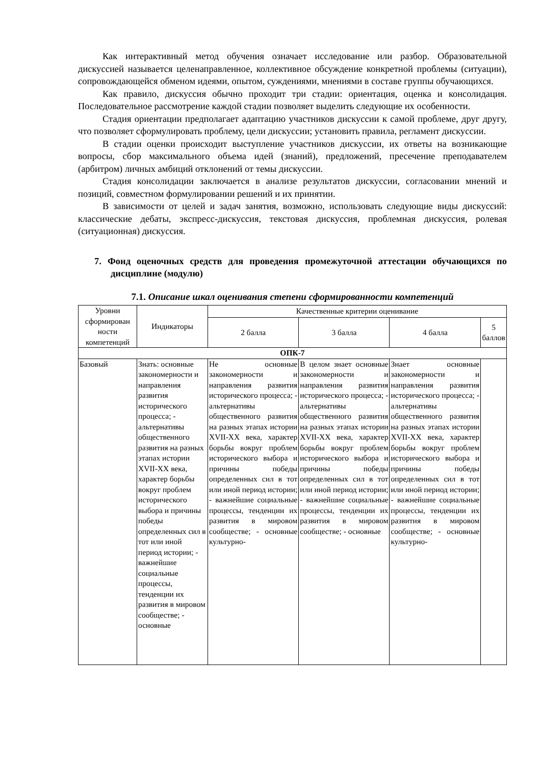Как интерактивный метод обучения означает исследование или разбор. Образовательной дискуссией называется целенаправленное, коллективное обсуждение конкретной проблемы (ситуации), сопровождающейся обменом идеями, опытом, суждениями, мнениями в составе группы обучающихся.
Как правило, дискуссия обычно проходит три стадии: ориентация, оценка и консолидация. Последовательное рассмотрение каждой стадии позволяет выделить следующие их особенности.
Стадия ориентации предполагает адаптацию участников дискуссии к самой проблеме, друг другу, что позволяет сформулировать проблему, цели дискуссии; установить правила, регламент дискуссии.
В стадии оценки происходит выступление участников дискуссии, их ответы на возникающие вопросы, сбор максимального объема идей (знаний), предложений, пресечение преподавателем (арбитром) личных амбиций отклонений от темы дискуссии.
Стадия консолидации заключается в анализе результатов дискуссии, согласовании мнений и позиций, совместном формулировании решений и их принятии.
В зависимости от целей и задач занятия, возможно, использовать следующие виды дискуссий: классические дебаты, экспресс-дискуссия, текстовая дискуссия, проблемная дискуссия, ролевая (ситуационная) дискуссия.
7. Фонд оценочных средств для проведения промежуточной аттестации обучающихся по дисциплине (модулю)
7.1. Описание шкал оценивания степени сформированности компетенций
| Уровни сформирован ности компетенций | Индикаторы | Качественные критерии оценивание | | | |
| --- | --- | --- | --- | --- | --- |
| | | 2 балла | 3 балла | 4 балла | 5 баллов |
| ОПК-7 | | | | | |
| Базовый | Знать: основные закономерности и направления развития исторического процесса; - альтернативы общественного развития на разных этапах истории XVII-XX века, характер борьбы вокруг проблем исторического выбора и причины победы определенных сил в тот или иной период истории; - важнейшие социальные процессы, тенденции их развития в мировом сообществе; - основные | Не основные закономерности и направления развития исторического процесса; - альтернативы общественного развития на разных этапах истории XVII-XX века, характер борьбы вокруг проблем исторического выбора и причины победы определенных сил в тот или иной период истории; - важнейшие социальные процессы, тенденции их развития в мировом сообществе; - основные культурно- | В целом знает основные закономерности и направления развития исторического процесса; - альтернативы общественного развития на разных этапах истории XVII-XX века, характер борьбы вокруг проблем исторического выбора и причины победы определенных сил в тот или иной период истории; - важнейшие социальные процессы, тенденции их развития в мировом сообществе; - основные | Знает основные закономерности и направления развития исторического процесса; - альтернативы общественного развития на разных этапах истории XVII-XX века, характер борьбы вокруг проблем исторического выбора и причины победы определенных сил в тот или иной период истории; - важнейшие социальные процессы, тенденции их развития в мировом сообществе; - основные культурно- | |